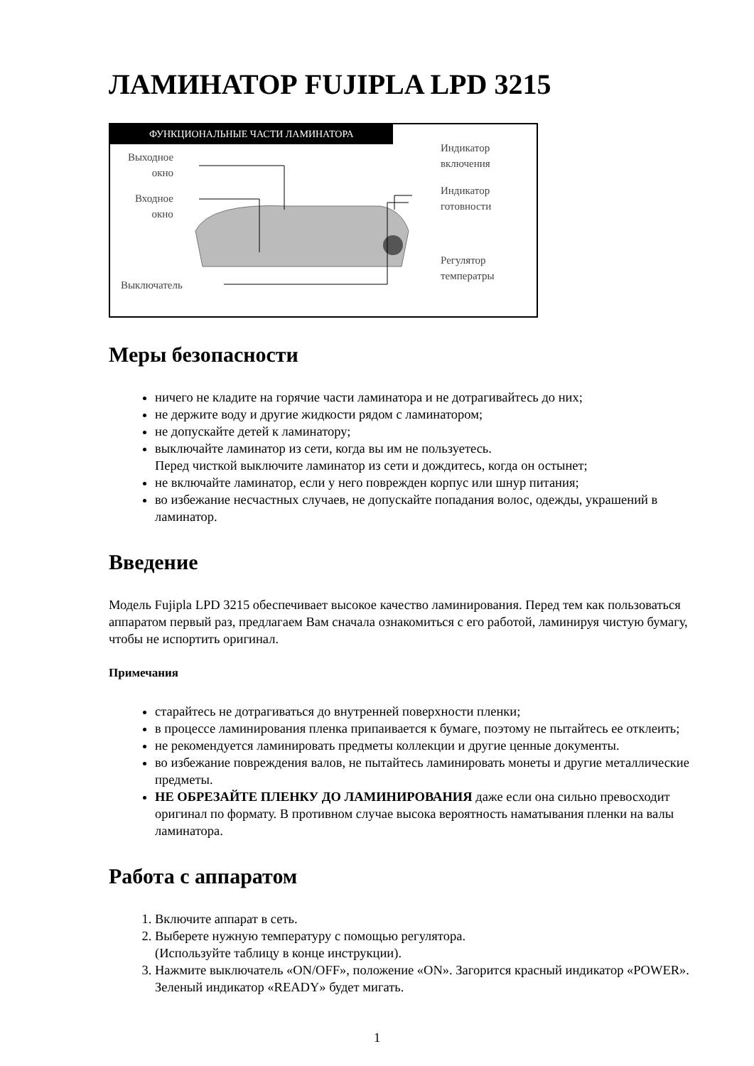ЛАМИНАТОР FUJIPLA LPD 3215
ФУНКЦИОНАЛЬНЫЕ ЧАСТИ ЛАМИНАТОРА
Выходное
окно
Входное
окно
Выключатель
Индикатор
включения
Индикатор
готовности
Регулятор
температры
Меры безопасности
ничего не кладите на горячие части ламинатора и не дотрагивайтесь до них;
не держите воду и другие жидкости рядом с ламинатором;
не допускайте детей к ламинатору;
выключайте ламинатор из сети, когда вы им не пользуетесь.
Перед чисткой выключите ламинатор из сети и дождитесь, когда он остынет;
не включайте ламинатор, если у него поврежден корпус или шнур питания;
во избежание несчастных случаев, не допускайте попадания волос, одежды, украшений в ламинатор.
Введение
Модель Fujipla LPD 3215 обеспечивает высокое качество ламинирования. Перед тем как пользоваться аппаратом первый раз, предлагаем Вам сначала ознакомиться с его работой, ламинируя чистую бумагу, чтобы не испортить оригинал.
Примечания
старайтесь не дотрагиваться до внутренней поверхности пленки;
в процессе ламинирования пленка припаивается к бумаге, поэтому не пытайтесь ее отклеить;
не рекомендуется ламинировать предметы коллекции и другие ценные документы.
во избежание повреждения валов, не пытайтесь ламинировать монеты и другие металлические предметы.
НЕ ОБРЕЗАЙТЕ ПЛЕНКУ ДО ЛАМИНИРОВАНИЯ даже если она сильно превосходит оригинал по формату. В противном случае высока вероятность наматывания пленки на валы ламинатора.
Работа с аппаратом
1. Включите аппарат в сеть.
2. Выберете нужную температуру с помощью регулятора.
(Используйте таблицу в конце инструкции).
3. Нажмите выключатель «ON/OFF», положение «ON». Загорится красный индикатор «POWER». Зеленый индикатор «READY» будет мигать.
1